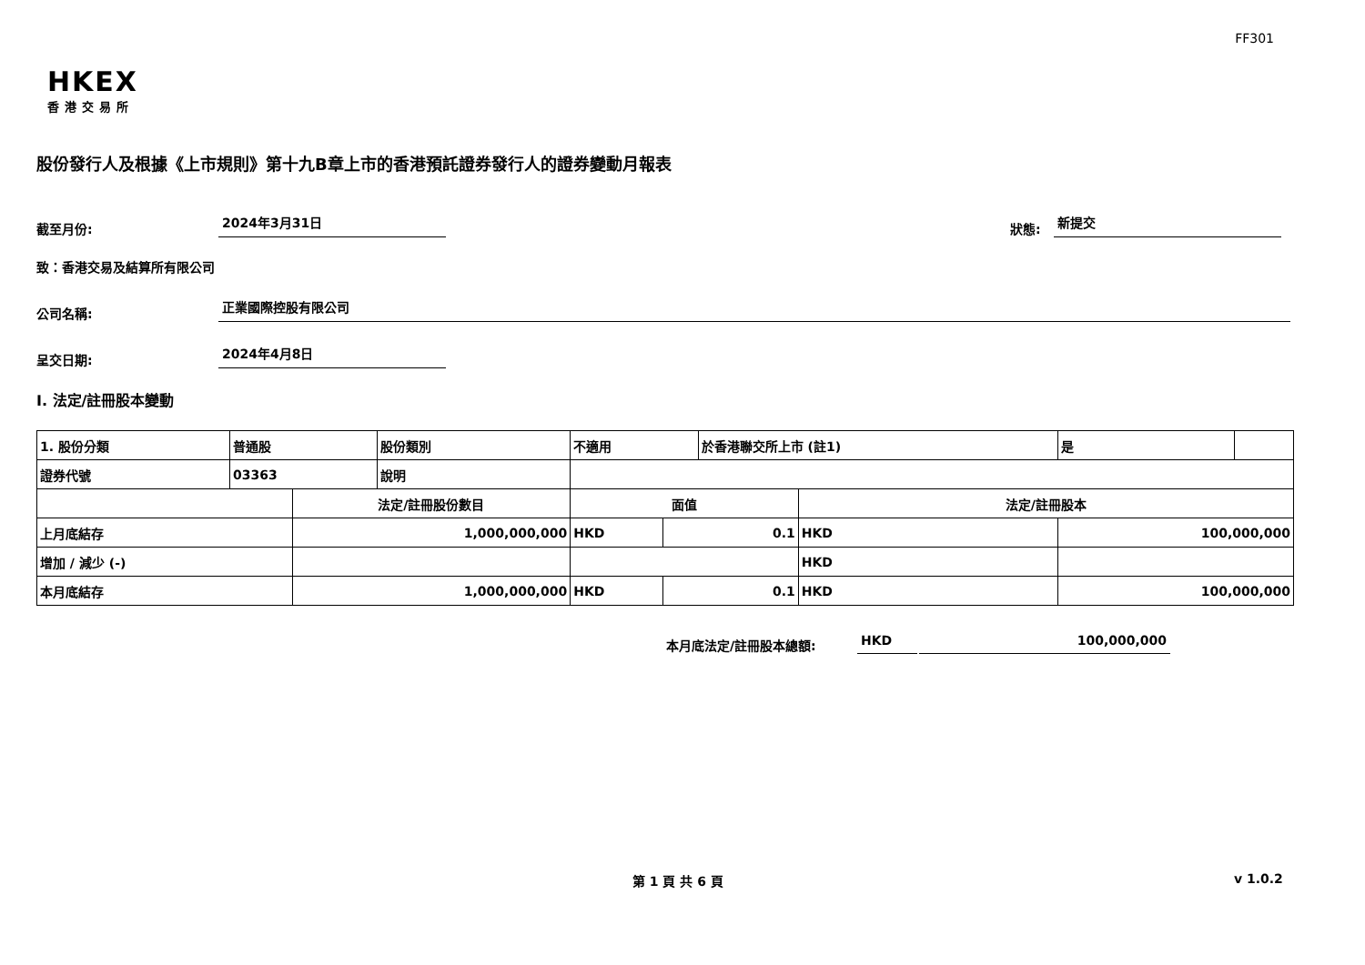FF301
HKEX
香港交易所
股份發行人及根據《上市規則》第十九B章上市的香港預託證券發行人的證券變動月報表
截至月份: 2024年3月31日 狀態: 新提交
致：香港交易及結算所有限公司
公司名稱: 正業國際控股有限公司
呈交日期: 2024年4月8日
I. 法定/註冊股本變動
| 1. 股份分類 | 普通股 | | 股份類別 | 不適用 | | | 於香港聯交所上市 (註1) | | 是 | |
| 證券代號 | 03363 | | 說明 | | | | | | | |
| | | 法定/註冊股份數目 | | | 面值 | | | 法定/註冊股本 | | |
| 上月底結存 | | 1,000,000,000 | | | HKD | 0.1 | | HKD | 100,000,000 | |
| 增加 / 減少 (-) | | | | | | | | HKD | | |
| 本月底結存 | | 1,000,000,000 | | | HKD | 0.1 | | HKD | 100,000,000 | |
本月底法定/註冊股本總額: HKD 100,000,000
第 1 頁 共 6 頁 v 1.0.2